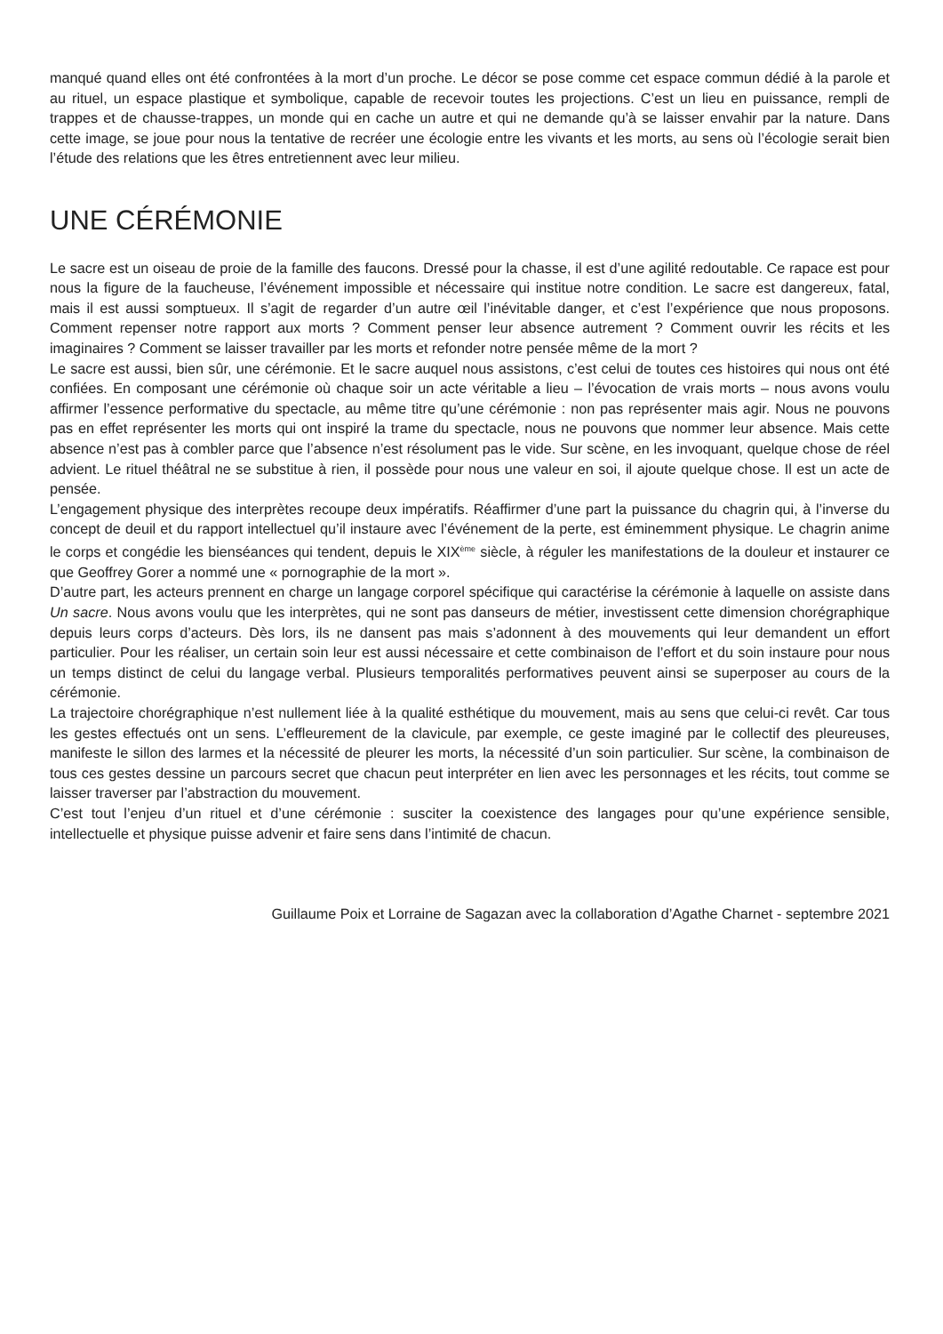manqué quand elles ont été confrontées à la mort d’un proche. Le décor se pose comme cet espace commun dédié à la parole et au rituel, un espace plastique et symbolique, capable de recevoir toutes les projections. C’est un lieu en puissance, rempli de trappes et de chausse-trappes, un monde qui en cache un autre et qui ne demande qu’à se laisser envahir par la nature. Dans cette image, se joue pour nous la tentative de recréer une écologie entre les vivants et les morts, au sens où l’écologie serait bien l’étude des relations que les êtres entretiennent avec leur milieu.
UNE CÉRÉMONIE
Le sacre est un oiseau de proie de la famille des faucons. Dressé pour la chasse, il est d’une agilité redoutable. Ce rapace est pour nous la figure de la faucheuse, l’événement impossible et nécessaire qui institue notre condition. Le sacre est dangereux, fatal, mais il est aussi somptueux. Il s’agit de regarder d’un autre œil l’inévitable danger, et c’est l’expérience que nous proposons. Comment repenser notre rapport aux morts ? Comment penser leur absence autrement ? Comment ouvrir les récits et les imaginaires ? Comment se laisser travailler par les morts et refonder notre pensée même de la mort ?
Le sacre est aussi, bien sûr, une cérémonie. Et le sacre auquel nous assistons, c’est celui de toutes ces histoires qui nous ont été confiées. En composant une cérémonie où chaque soir un acte véritable a lieu – l’évocation de vrais morts – nous avons voulu affirmer l’essence performative du spectacle, au même titre qu’une cérémonie : non pas représenter mais agir. Nous ne pouvons pas en effet représenter les morts qui ont inspiré la trame du spectacle, nous ne pouvons que nommer leur absence. Mais cette absence n’est pas à combler parce que l’absence n’est résolument pas le vide. Sur scène, en les invoquant, quelque chose de réel advient. Le rituel théâtral ne se substitue à rien, il possède pour nous une valeur en soi, il ajoute quelque chose. Il est un acte de pensée.
L’engagement physique des interprètes recoupe deux impératifs. Réaffirmer d’une part la puissance du chagrin qui, à l’inverse du concept de deuil et du rapport intellectuel qu’il instaure avec l’événement de la perte, est éminemment physique. Le chagrin anime le corps et congédie les bienséances qui tendent, depuis le XIX<sup>ème</sup> siècle, à réguler les manifestations de la douleur et instaurer ce que Geoffrey Gorer a nommé une « pornographie de la mort ».
D’autre part, les acteurs prennent en charge un langage corporel spécifique qui caractérise la cérémonie à laquelle on assiste dans Un sacre. Nous avons voulu que les interprètes, qui ne sont pas danseurs de métier, investissent cette dimension chorégraphique depuis leurs corps d’acteurs. Dès lors, ils ne dansent pas mais s’adonnent à des mouvements qui leur demandent un effort particulier. Pour les réaliser, un certain soin leur est aussi nécessaire et cette combinaison de l’effort et du soin instaure pour nous un temps distinct de celui du langage verbal. Plusieurs temporalités performatives peuvent ainsi se superposer au cours de la cérémonie.
La trajectoire chorégraphique n’est nullement liée à la qualité esthétique du mouvement, mais au sens que celui-ci revêt. Car tous les gestes effectués ont un sens. L’effleurement de la clavicule, par exemple, ce geste imaginé par le collectif des pleureuses, manifeste le sillon des larmes et la nécessité de pleurer les morts, la nécessité d’un soin particulier. Sur scène, la combinaison de tous ces gestes dessine un parcours secret que chacun peut interpréter en lien avec les personnages et les récits, tout comme se laisser traverser par l’abstraction du mouvement.
C’est tout l’enjeu d’un rituel et d’une cérémonie : susciter la coexistence des langages pour qu’une expérience sensible, intellectuelle et physique puisse advenir et faire sens dans l’intimité de chacun.
Guillaume Poix et Lorraine de Sagazan avec la collaboration d’Agathe Charnet - septembre 2021